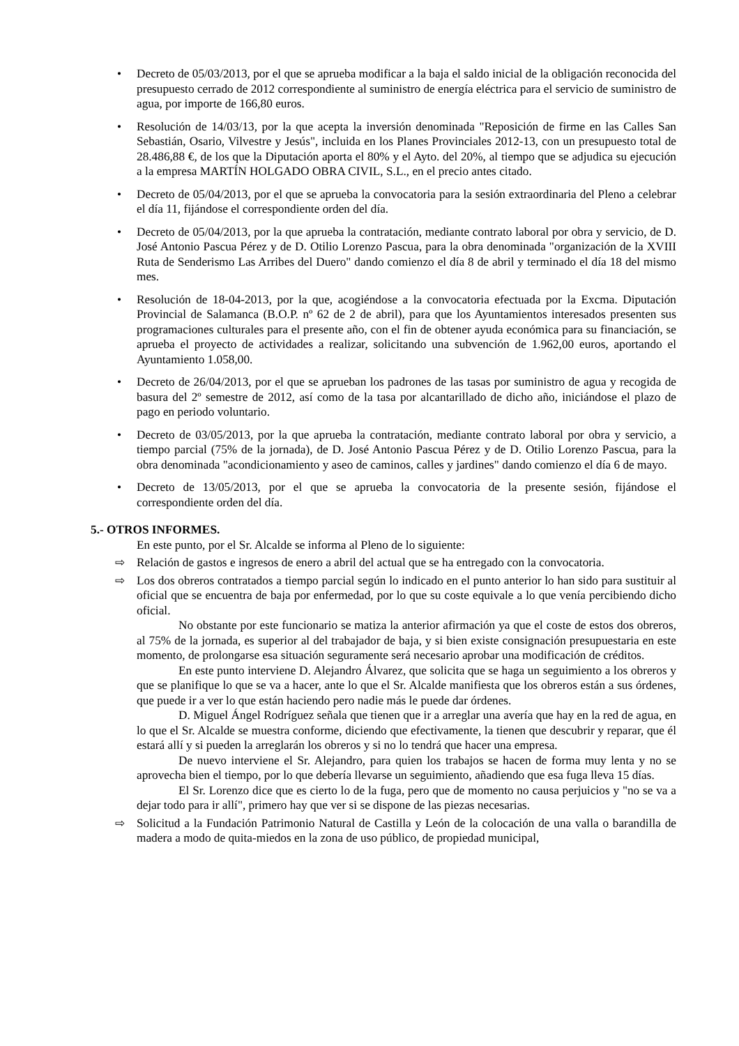• Decreto de 05/03/2013, por el que se aprueba modificar a la baja el saldo inicial de la obligación reconocida del presupuesto cerrado de 2012 correspondiente al suministro de energía eléctrica para el servicio de suministro de agua, por importe de 166,80 euros.
• Resolución de 14/03/13, por la que acepta la inversión denominada "Reposición de firme en las Calles San Sebastián, Osario, Vilvestre y Jesús", incluida en los Planes Provinciales 2012-13, con un presupuesto total de 28.486,88 €, de los que la Diputación aporta el 80% y el Ayto. del 20%, al tiempo que se adjudica su ejecución a la empresa MARTÍN HOLGADO OBRA CIVIL, S.L., en el precio antes citado.
• Decreto de 05/04/2013, por el que se aprueba la convocatoria para la sesión extraordinaria del Pleno a celebrar el día 11, fijándose el correspondiente orden del día.
• Decreto de 05/04/2013, por la que aprueba la contratación, mediante contrato laboral por obra y servicio, de D. José Antonio Pascua Pérez y de D. Otilio Lorenzo Pascua, para la obra denominada "organización de la XVIII Ruta de Senderismo Las Arribes del Duero" dando comienzo el día 8 de abril y terminado el día 18 del mismo mes.
• Resolución de 18-04-2013, por la que, acogiéndose a la convocatoria efectuada por la Excma. Diputación Provincial de Salamanca (B.O.P. nº 62 de 2 de abril), para que los Ayuntamientos interesados presenten sus programaciones culturales para el presente año, con el fin de obtener ayuda económica para su financiación, se aprueba el proyecto de actividades a realizar, solicitando una subvención de 1.962,00 euros, aportando el Ayuntamiento 1.058,00.
• Decreto de 26/04/2013, por el que se aprueban los padrones de las tasas por suministro de agua y recogida de basura del 2º semestre de 2012, así como de la tasa por alcantarillado de dicho año, iniciándose el plazo de pago en periodo voluntario.
• Decreto de 03/05/2013, por la que aprueba la contratación, mediante contrato laboral por obra y servicio, a tiempo parcial (75% de la jornada), de D. José Antonio Pascua Pérez y de D. Otilio Lorenzo Pascua, para la obra denominada "acondicionamiento y aseo de caminos, calles y jardines" dando comienzo el día 6 de mayo.
• Decreto de 13/05/2013, por el que se aprueba la convocatoria de la presente sesión, fijándose el correspondiente orden del día.
5.- OTROS INFORMES.
En este punto, por el Sr. Alcalde se informa al Pleno de lo siguiente:
⇨ Relación de gastos e ingresos de enero a abril del actual que se ha entregado con la convocatoria.
⇨ Los dos obreros contratados a tiempo parcial según lo indicado en el punto anterior lo han sido para sustituir al oficial que se encuentra de baja por enfermedad, por lo que su coste equivale a lo que venía percibiendo dicho oficial.
No obstante por este funcionario se matiza la anterior afirmación ya que el coste de estos dos obreros, al 75% de la jornada, es superior al del trabajador de baja, y si bien existe consignación presupuestaria en este momento, de prolongarse esa situación seguramente será necesario aprobar una modificación de créditos.
En este punto interviene D. Alejandro Álvarez, que solicita que se haga un seguimiento a los obreros y que se planifique lo que se va a hacer, ante lo que el Sr. Alcalde manifiesta que los obreros están a sus órdenes, que puede ir a ver lo que están haciendo pero nadie más le puede dar órdenes.
D. Miguel Ángel Rodríguez señala que tienen que ir a arreglar una avería que hay en la red de agua, en lo que el Sr. Alcalde se muestra conforme, diciendo que efectivamente, la tienen que descubrir y reparar, que él estará allí y si pueden la arreglarán los obreros y si no lo tendrá que hacer una empresa.
De nuevo interviene el Sr. Alejandro, para quien los trabajos se hacen de forma muy lenta y no se aprovecha bien el tiempo, por lo que debería llevarse un seguimiento, añadiendo que esa fuga lleva 15 días.
El Sr. Lorenzo dice que es cierto lo de la fuga, pero que de momento no causa perjuicios y "no se va a dejar todo para ir allí", primero hay que ver si se dispone de las piezas necesarias.
⇨ Solicitud a la Fundación Patrimonio Natural de Castilla y León de la colocación de una valla o barandilla de madera a modo de quita-miedos en la zona de uso público, de propiedad municipal,